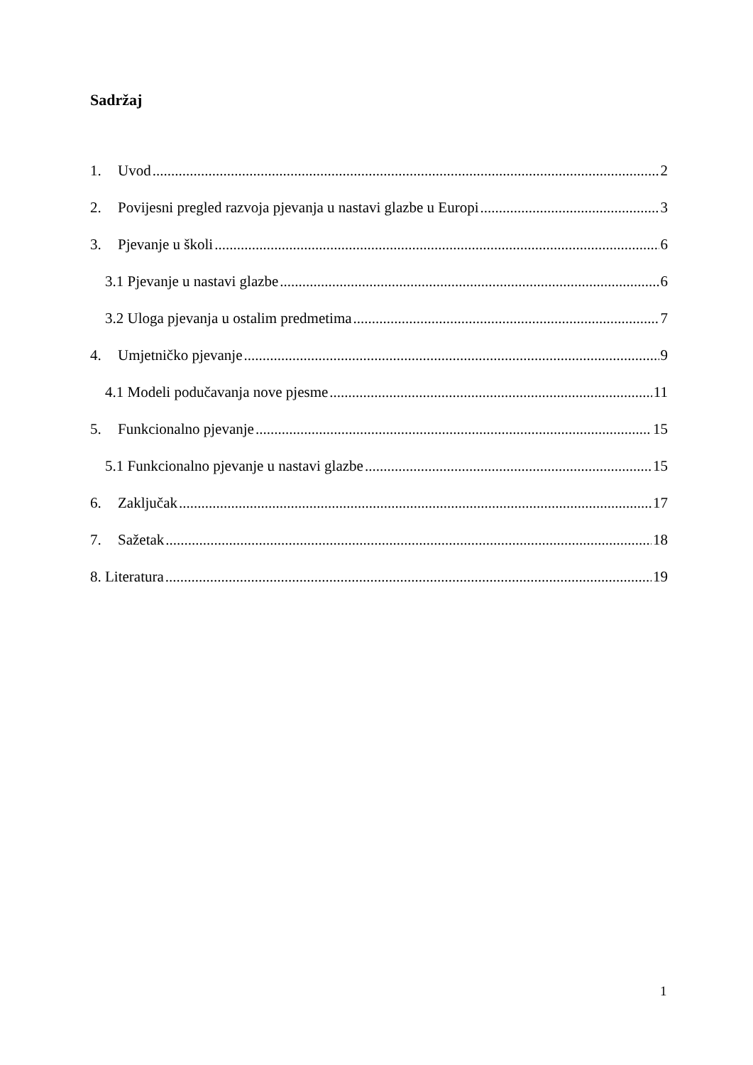Sadržaj
1. Uvod 2
2. Povijesni pregled razvoja pjevanja u nastavi glazbe u Europi 3
3. Pjevanje u školi 6
3.1 Pjevanje u nastavi glazbe 6
3.2 Uloga pjevanja u ostalim predmetima 7
4. Umjetničko pjevanje 9
4.1 Modeli podučavanja nove pjesme 11
5. Funkcionalno pjevanje 15
5.1 Funkcionalno pjevanje u nastavi glazbe 15
6. Zaključak 17
7. Sažetak 18
8. Literatura 19
1